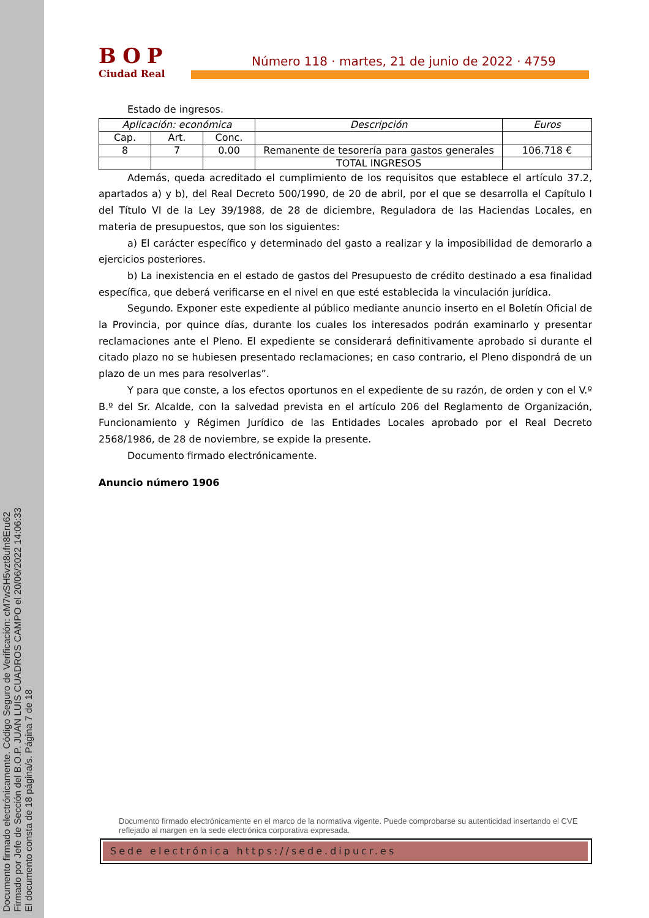Documento firmado electrónicamente. Código Seguro de Verificación: cM7wSH5vzt8ufn8Eru62
Firmado por Jefe de Sección del B.O.P. JUAN LUIS CUADROS CAMPO el 20/06/2022 14:06:33
El documento consta de 18 página/s. Página 7 de 18
BOP
Ciudad Real
Número 118 · martes, 21 de junio de 2022 · 4759
Estado de ingresos.
| Aplicación: económica | | | Descripción | Euros |
| --- | --- | --- | --- | --- |
| Cap. | Art. | Conc. | | |
| 8 | 7 | 0.00 | Remanente de tesorería para gastos generales | 106.718 € |
| | | | TOTAL INGRESOS | |
Además, queda acreditado el cumplimiento de los requisitos que establece el artículo 37.2, apartados a) y b), del Real Decreto 500/1990, de 20 de abril, por el que se desarrolla el Capítulo I del Título VI de la Ley 39/1988, de 28 de diciembre, Reguladora de las Haciendas Locales, en materia de presupuestos, que son los siguientes:
a) El carácter específico y determinado del gasto a realizar y la imposibilidad de demorarlo a ejercicios posteriores.
b) La inexistencia en el estado de gastos del Presupuesto de crédito destinado a esa finalidad específica, que deberá verificarse en el nivel en que esté establecida la vinculación jurídica.
Segundo. Exponer este expediente al público mediante anuncio inserto en el Boletín Oficial de la Provincia, por quince días, durante los cuales los interesados podrán examinarlo y presentar reclamaciones ante el Pleno. El expediente se considerará definitivamente aprobado si durante el citado plazo no se hubiesen presentado reclamaciones; en caso contrario, el Pleno dispondrá de un plazo de un mes para resolverlas”.
Y para que conste, a los efectos oportunos en el expediente de su razón, de orden y con el V.º B.º del Sr. Alcalde, con la salvedad prevista en el artículo 206 del Reglamento de Organización, Funcionamiento y Régimen Jurídico de las Entidades Locales aprobado por el Real Decreto 2568/1986, de 28 de noviembre, se expide la presente.
Documento firmado electrónicamente.
Anuncio número 1906
Documento firmado electrónicamente en el marco de la normativa vigente. Puede comprobarse su autenticidad insertando el CVE reflejado al margen en la sede electrónica corporativa expresada.
Sede electrónica https://sede.dipucr.es